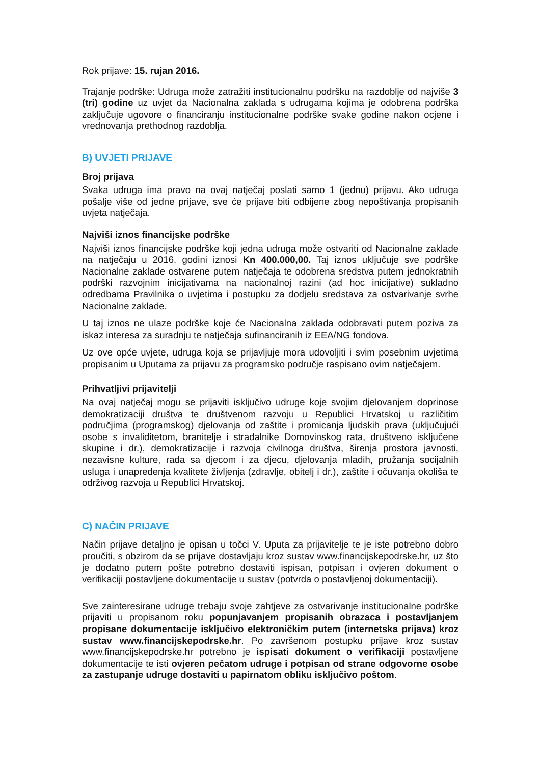Rok prijave: 15. rujan 2016.
Trajanje podrške: Udruga može zatražiti institucionalnu podršku na razdoblje od najviše 3 (tri) godine uz uvjet da Nacionalna zaklada s udrugama kojima je odobrena podrška zaključuje ugovore o financiranju institucionalne podrške svake godine nakon ocjene i vrednovanja prethodnog razdoblja.
B) UVJETI PRIJAVE
Broj prijava
Svaka udruga ima pravo na ovaj natječaj poslati samo 1 (jednu) prijavu. Ako udruga pošalje više od jedne prijave, sve će prijave biti odbijene zbog nepoštivanja propisanih uvjeta natječaja.
Najviši iznos financijske podrške
Najviši iznos financijske podrške koji jedna udruga može ostvariti od Nacionalne zaklade na natječaju u 2016. godini iznosi Kn 400.000,00. Taj iznos uključuje sve podrške Nacionalne zaklade ostvarene putem natječaja te odobrena sredstva putem jednokratnih podrški razvojnim inicijativama na nacionalnoj razini (ad hoc inicijative) sukladno odredbama Pravilnika o uvjetima i postupku za dodjelu sredstava za ostvarivanje svrhe Nacionalne zaklade.
U taj iznos ne ulaze podrške koje će Nacionalna zaklada odobravati putem poziva za iskaz interesa za suradnju te natječaja sufinanciranih iz EEA/NG fondova.
Uz ove opće uvjete, udruga koja se prijavljuje mora udovoljiti i svim posebnim uvjetima propisanim u Uputama za prijavu za programsko područje raspisano ovim natječajem.
Prihvatljivi prijavitelji
Na ovaj natječaj mogu se prijaviti isključivo udruge koje svojim djelovanjem doprinose demokratizaciji društva te društvenom razvoju u Republici Hrvatskoj u različitim područjima (programskog) djelovanja od zaštite i promicanja ljudskih prava (uključujući osobe s invaliditetom, branitelje i stradalnike Domovinskog rata, društveno isključene skupine i dr.), demokratizacije i razvoja civilnoga društva, širenja prostora javnosti, nezavisne kulture, rada sa djecom i za djecu, djelovanja mladih, pružanja socijalnih usluga i unapređenja kvalitete življenja (zdravlje, obitelj i dr.), zaštite i očuvanja okoliša te održivog razvoja u Republici Hrvatskoj.
C) NAČIN PRIJAVE
Način prijave detaljno je opisan u točci V. Uputa za prijavitelje te je iste potrebno dobro proučiti, s obzirom da se prijave dostavljaju kroz sustav www.financijskepodrske.hr, uz što je dodatno putem pošte potrebno dostaviti ispisan, potpisan i ovjeren dokument o verifikaciji postavljene dokumentacije u sustav (potvrda o postavljenoj dokumentaciji).
Sve zainteresirane udruge trebaju svoje zahtjeve za ostvarivanje institucionalne podrške prijaviti u propisanom roku popunjavanjem propisanih obrazaca i postavljanjem propisane dokumentacije isključivo elektroničkim putem (internetska prijava) kroz sustav www.financijskepodrske.hr. Po završenom postupku prijave kroz sustav www.financijskepodrske.hr potrebno je ispisati dokument o verifikaciji postavljene dokumentacije te isti ovjeren pečatom udruge i potpisan od strane odgovorne osobe za zastupanje udruge dostaviti u papirnatom obliku isključivo poštom.